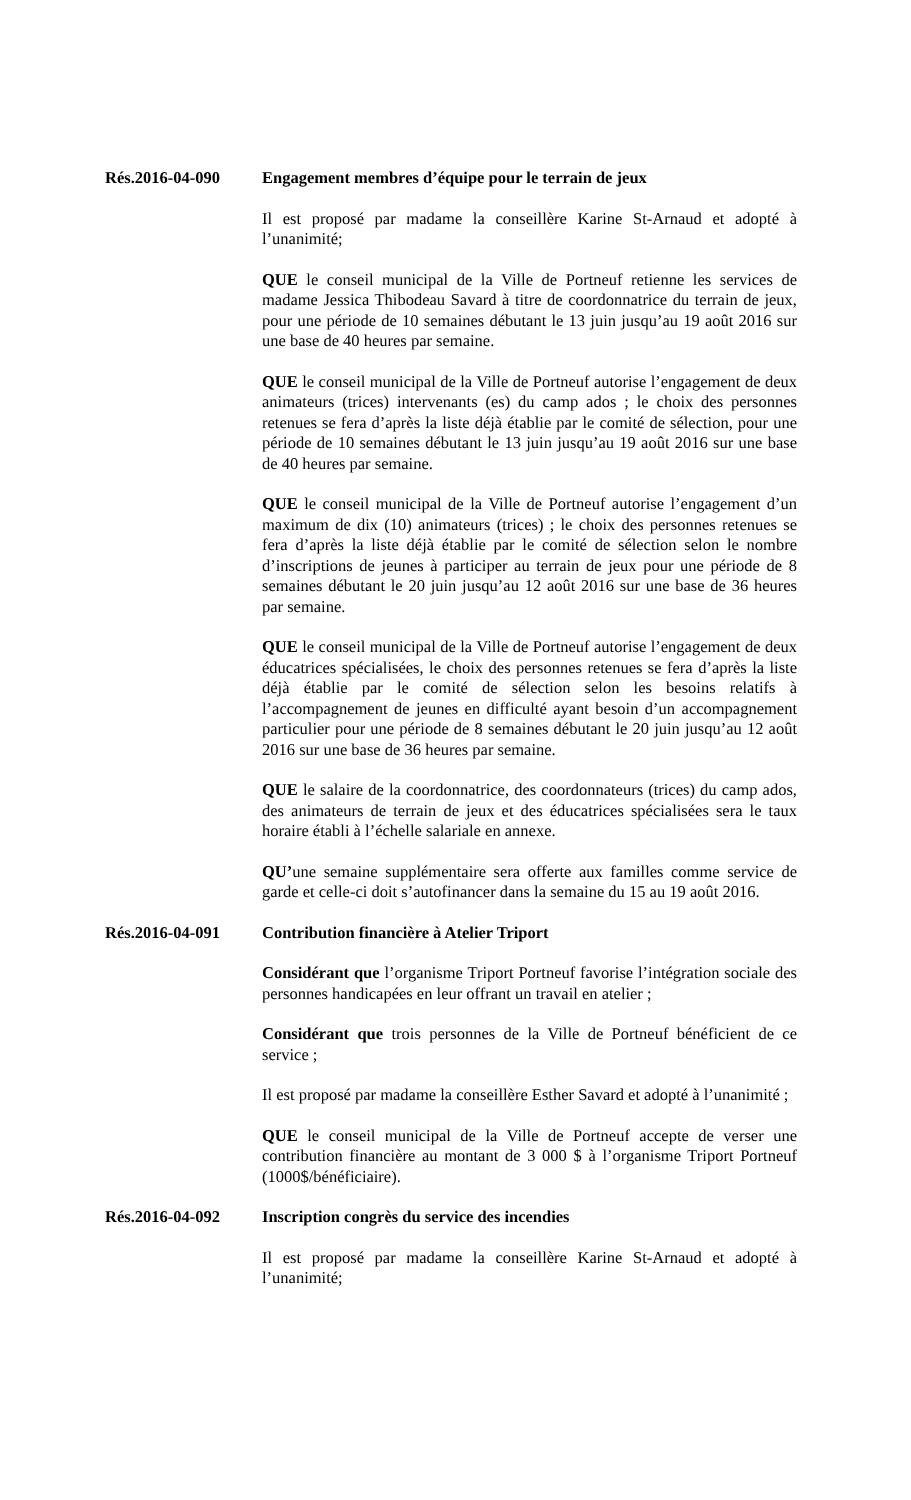Rés.2016-04-090 Engagement membres d’équipe pour le terrain de jeux
Il est proposé par madame la conseillère Karine St-Arnaud et adopté à l’unanimité;
QUE le conseil municipal de la Ville de Portneuf retienne les services de madame Jessica Thibodeau Savard à titre de coordonnatrice du terrain de jeux, pour une période de 10 semaines débutant le 13 juin jusqu’au 19 août 2016 sur une base de 40 heures par semaine.
QUE le conseil municipal de la Ville de Portneuf autorise l’engagement de deux animateurs (trices) intervenants (es) du camp ados ; le choix des personnes retenues se fera d’après la liste déjà établie par le comité de sélection, pour une période de 10 semaines débutant le 13 juin jusqu’au 19 août 2016 sur une base de 40 heures par semaine.
QUE le conseil municipal de la Ville de Portneuf autorise l’engagement d’un maximum de dix (10) animateurs (trices) ; le choix des personnes retenues se fera d’après la liste déjà établie par le comité de sélection selon le nombre d’inscriptions de jeunes à participer au terrain de jeux pour une période de 8 semaines débutant le 20 juin jusqu’au 12 août 2016 sur une base de 36 heures par semaine.
QUE le conseil municipal de la Ville de Portneuf autorise l’engagement de deux éducatrices spécialisées, le choix des personnes retenues se fera d’après la liste déjà établie par le comité de sélection selon les besoins relatifs à l’accompagnement de jeunes en difficulté ayant besoin d’un accompagnement particulier pour une période de 8 semaines débutant le 20 juin jusqu’au 12 août 2016 sur une base de 36 heures par semaine.
QUE le salaire de la coordonnatrice, des coordonnateurs (trices) du camp ados, des animateurs de terrain de jeux et des éducatrices spécialisées sera le taux horaire établi à l’échelle salariale en annexe.
QU’une semaine supplémentaire sera offerte aux familles comme service de garde et celle-ci doit s’autofinancer dans la semaine du 15 au 19 août 2016.
Rés.2016-04-091 Contribution financière à Atelier Triport
Considérant que l’organisme Triport Portneuf favorise l’intégration sociale des personnes handicapées en leur offrant un travail en atelier ;
Considérant que trois personnes de la Ville de Portneuf bénéficient de ce service ;
Il est proposé par madame la conseillère Esther Savard et adopté à l’unanimité ;
QUE le conseil municipal de la Ville de Portneuf accepte de verser une contribution financière au montant de 3 000 $ à l’organisme Triport Portneuf (1000$/bénéficiaire).
Rés.2016-04-092 Inscription congrès du service des incendies
Il est proposé par madame la conseillère Karine St-Arnaud et adopté à l’unanimité;